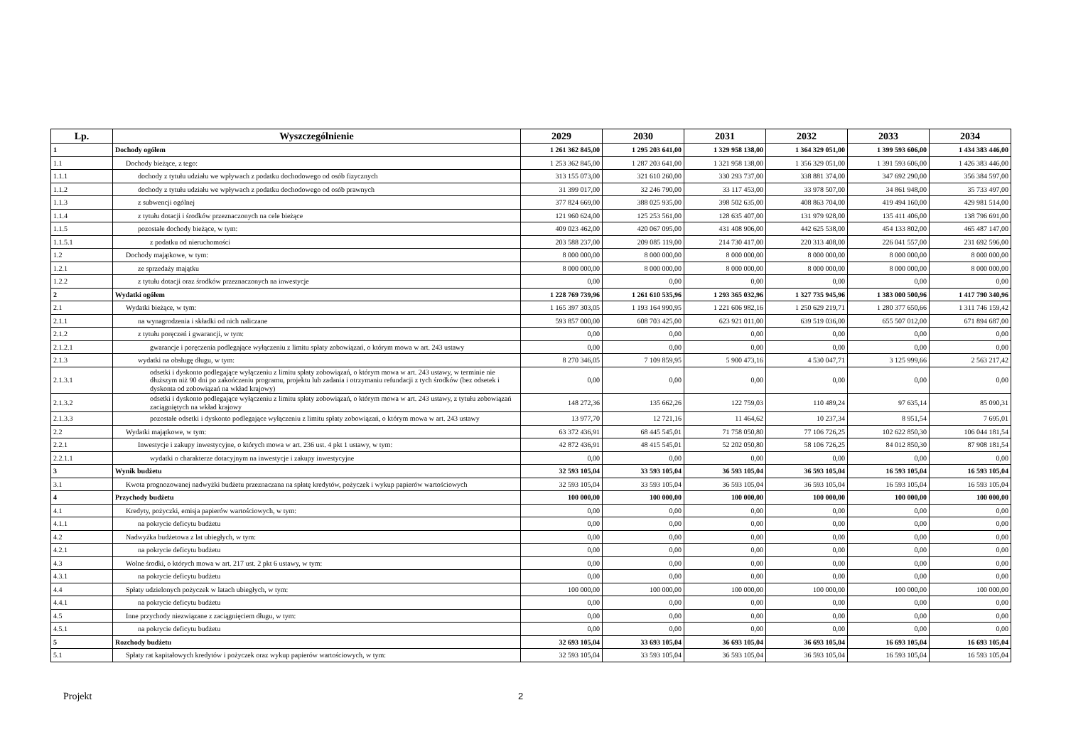| Lp. | Wyszczególnienie | 2029 | 2030 | 2031 | 2032 | 2033 | 2034 |
| --- | --- | --- | --- | --- | --- | --- | --- |
| 1 | Dochody ogółem | 1 261 362 845,00 | 1 295 203 641,00 | 1 329 958 138,00 | 1 364 329 051,00 | 1 399 593 606,00 | 1 434 383 446,00 |
| 1.1 | Dochody bieżące, z tego: | 1 253 362 845,00 | 1 287 203 641,00 | 1 321 958 138,00 | 1 356 329 051,00 | 1 391 593 606,00 | 1 426 383 446,00 |
| 1.1.1 | dochody z tytułu udziału we wpływach z podatku dochodowego od osób fizycznych | 313 155 073,00 | 321 610 260,00 | 330 293 737,00 | 338 881 374,00 | 347 692 290,00 | 356 384 597,00 |
| 1.1.2 | dochody z tytułu udziału we wpływach z podatku dochodowego od osób prawnych | 31 399 017,00 | 32 246 790,00 | 33 117 453,00 | 33 978 507,00 | 34 861 948,00 | 35 733 497,00 |
| 1.1.3 | z subwencji ogólnej | 377 824 669,00 | 388 025 935,00 | 398 502 635,00 | 408 863 704,00 | 419 494 160,00 | 429 981 514,00 |
| 1.1.4 | z tytułu dotacji i środków przeznaczonych na cele bieżące | 121 960 624,00 | 125 253 561,00 | 128 635 407,00 | 131 979 928,00 | 135 411 406,00 | 138 796 691,00 |
| 1.1.5 | pozostałe dochody bieżące, w tym: | 409 023 462,00 | 420 067 095,00 | 431 408 906,00 | 442 625 538,00 | 454 133 802,00 | 465 487 147,00 |
| 1.1.5.1 | z podatku od nieruchomości | 203 588 237,00 | 209 085 119,00 | 214 730 417,00 | 220 313 408,00 | 226 041 557,00 | 231 692 596,00 |
| 1.2 | Dochody majątkowe, w tym: | 8 000 000,00 | 8 000 000,00 | 8 000 000,00 | 8 000 000,00 | 8 000 000,00 | 8 000 000,00 |
| 1.2.1 | ze sprzedaży majątku | 8 000 000,00 | 8 000 000,00 | 8 000 000,00 | 8 000 000,00 | 8 000 000,00 | 8 000 000,00 |
| 1.2.2 | z tytułu dotacji oraz środków przeznaczonych na inwestycje | 0,00 | 0,00 | 0,00 | 0,00 | 0,00 | 0,00 |
| 2 | Wydatki ogółem | 1 228 769 739,96 | 1 261 610 535,96 | 1 293 365 032,96 | 1 327 735 945,96 | 1 383 000 500,96 | 1 417 790 340,96 |
| 2.1 | Wydatki bieżące, w tym: | 1 165 397 303,05 | 1 193 164 990,95 | 1 221 606 982,16 | 1 250 629 219,71 | 1 280 377 650,66 | 1 311 746 159,42 |
| 2.1.1 | na wynagrodzenia i składki od nich naliczane | 593 857 000,00 | 608 703 425,00 | 623 921 011,00 | 639 519 036,00 | 655 507 012,00 | 671 894 687,00 |
| 2.1.2 | z tytułu poręczeń i gwarancji, w tym: | 0,00 | 0,00 | 0,00 | 0,00 | 0,00 | 0,00 |
| 2.1.2.1 | gwarancje i poręczenia podlegające wyłączeniu z limitu spłaty zobowiązań, o którym mowa w art. 243 ustawy | 0,00 | 0,00 | 0,00 | 0,00 | 0,00 | 0,00 |
| 2.1.3 | wydatki na obsługę długu, w tym: | 8 270 346,05 | 7 109 859,95 | 5 900 473,16 | 4 530 047,71 | 3 125 999,66 | 2 563 217,42 |
| 2.1.3.1 | odsetki i dyskonto podlegające wyłączeniu z limitu spłaty zobowiązań, o którym mowa w art. 243 ustawy, w terminie nie dłuższym niż 90 dni po zakończeniu programu, projektu lub zadania i otrzymaniu refundacji z tych środków (bez odsetek i dyskonta od zobowiązań na wkład krajowy) | 0,00 | 0,00 | 0,00 | 0,00 | 0,00 | 0,00 |
| 2.1.3.2 | odsetki i dyskonto podlegające wyłączeniu z limitu spłaty zobowiązań, o którym mowa w art. 243 ustawy, z tytułu zobowiązań zaciągniętych na wkład krajowy | 148 272,36 | 135 662,26 | 122 759,03 | 110 489,24 | 97 635,14 | 85 090,31 |
| 2.1.3.3 | pozostałe odsetki i dyskonto podlegające wyłączeniu z limitu spłaty zobowiązań, o którym mowa w art. 243 ustawy | 13 977,70 | 12 721,16 | 11 464,62 | 10 237,34 | 8 951,54 | 7 695,01 |
| 2.2 | Wydatki majątkowe, w tym: | 63 372 436,91 | 68 445 545,01 | 71 758 050,80 | 77 106 726,25 | 102 622 850,30 | 106 044 181,54 |
| 2.2.1 | Inwestycje i zakupy inwestycyjne, o których mowa w art. 236 ust. 4 pkt 1 ustawy, w tym: | 42 872 436,91 | 48 415 545,01 | 52 202 050,80 | 58 106 726,25 | 84 012 850,30 | 87 908 181,54 |
| 2.2.1.1 | wydatki o charakterze dotacyjnym na inwestycje i zakupy inwestycyjne | 0,00 | 0,00 | 0,00 | 0,00 | 0,00 | 0,00 |
| 3 | Wynik budżetu | 32 593 105,04 | 33 593 105,04 | 36 593 105,04 | 36 593 105,04 | 16 593 105,04 | 16 593 105,04 |
| 3.1 | Kwota prognozowanej nadwyżki budżetu przeznaczana na spłatę kredytów, pożyczek i wykup papierów wartościowych | 32 593 105,04 | 33 593 105,04 | 36 593 105,04 | 36 593 105,04 | 16 593 105,04 | 16 593 105,04 |
| 4 | Przychody budżetu | 100 000,00 | 100 000,00 | 100 000,00 | 100 000,00 | 100 000,00 | 100 000,00 |
| 4.1 | Kredyty, pożyczki, emisja papierów wartościowych, w tym: | 0,00 | 0,00 | 0,00 | 0,00 | 0,00 | 0,00 |
| 4.1.1 | na pokrycie deficytu budżetu | 0,00 | 0,00 | 0,00 | 0,00 | 0,00 | 0,00 |
| 4.2 | Nadwyżka budżetowa z lat ubiegłych, w tym: | 0,00 | 0,00 | 0,00 | 0,00 | 0,00 | 0,00 |
| 4.2.1 | na pokrycie deficytu budżetu | 0,00 | 0,00 | 0,00 | 0,00 | 0,00 | 0,00 |
| 4.3 | Wolne środki, o których mowa w art. 217 ust. 2 pkt 6 ustawy, w tym: | 0,00 | 0,00 | 0,00 | 0,00 | 0,00 | 0,00 |
| 4.3.1 | na pokrycie deficytu budżetu | 0,00 | 0,00 | 0,00 | 0,00 | 0,00 | 0,00 |
| 4.4 | Spłaty udzielonych pożyczek w latach ubiegłych, w tym: | 100 000,00 | 100 000,00 | 100 000,00 | 100 000,00 | 100 000,00 | 100 000,00 |
| 4.4.1 | na pokrycie deficytu budżetu | 0,00 | 0,00 | 0,00 | 0,00 | 0,00 | 0,00 |
| 4.5 | Inne przychody niezwiązane z zaciągnięciem długu, w tym: | 0,00 | 0,00 | 0,00 | 0,00 | 0,00 | 0,00 |
| 4.5.1 | na pokrycie deficytu budżetu | 0,00 | 0,00 | 0,00 | 0,00 | 0,00 | 0,00 |
| 5 | Rozchody budżetu | 32 693 105,04 | 33 693 105,04 | 36 693 105,04 | 36 693 105,04 | 16 693 105,04 | 16 693 105,04 |
| 5.1 | Spłaty rat kapitałowych kredytów i pożyczek oraz wykup papierów wartościowych, w tym: | 32 593 105,04 | 33 593 105,04 | 36 593 105,04 | 36 593 105,04 | 16 593 105,04 | 16 593 105,04 |
Projekt 2